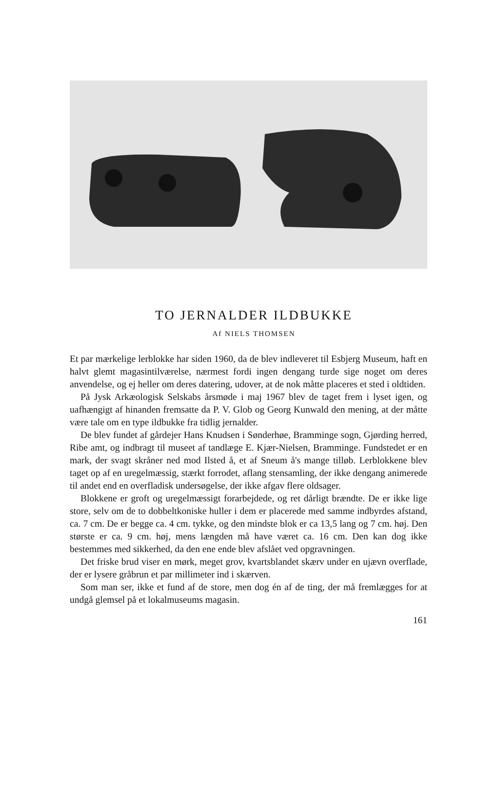TO JERNALDER ILDBUKKE
Af NIELS THOMSEN
Et par mærkelige lerblokke har siden 1960, da de blev indleveret til Esbjerg Museum, haft en halvt glemt magasintilværelse, nærmest fordi ingen dengang turde sige noget om deres anvendelse, og ej heller om deres datering, udover, at de nok måtte placeres et sted i oldtiden.
På Jysk Arkæologisk Selskabs årsmøde i maj 1967 blev de taget frem i lyset igen, og uafhængigt af hinanden fremsatte da P. V. Glob og Georg Kunwald den mening, at der måtte være tale om en type ildbukke fra tidlig jernalder.
De blev fundet af gårdejer Hans Knudsen i Sønderhøe, Bramminge sogn, Gjørding herred, Ribe amt, og indbragt til museet af tandlæge E. Kjær-Nielsen, Bramminge. Fundstedet er en mark, der svagt skråner ned mod Ilsted å, et af Sneum å's mange tilløb. Lerblokkene blev taget op af en uregelmæssig, stærkt forrodet, aflang stensamling, der ikke dengang animerede til andet end en overfladisk undersøgelse, der ikke afgav flere oldsager.
Blokkene er groft og uregelmæssigt forarbejdede, og ret dårligt brændte. De er ikke lige store, selv om de to dobbeltkoniske huller i dem er placerede med samme indbyrdes afstand, ca. 7 cm. De er begge ca. 4 cm. tykke, og den mindste blok er ca 13,5 lang og 7 cm. høj. Den største er ca. 9 cm. høj, mens længden må have været ca. 16 cm. Den kan dog ikke bestemmes med sikkerhed, da den ene ende blev afslået ved opgravningen.
Det friske brud viser en mørk, meget grov, kvartsblandet skærv under en ujævn overflade, der er lysere gråbrun et par millimeter ind i skærven.
Som man ser, ikke et fund af de store, men dog én af de ting, der må fremlægges for at undgå glemsel på et lokalmuseums magasin.
161